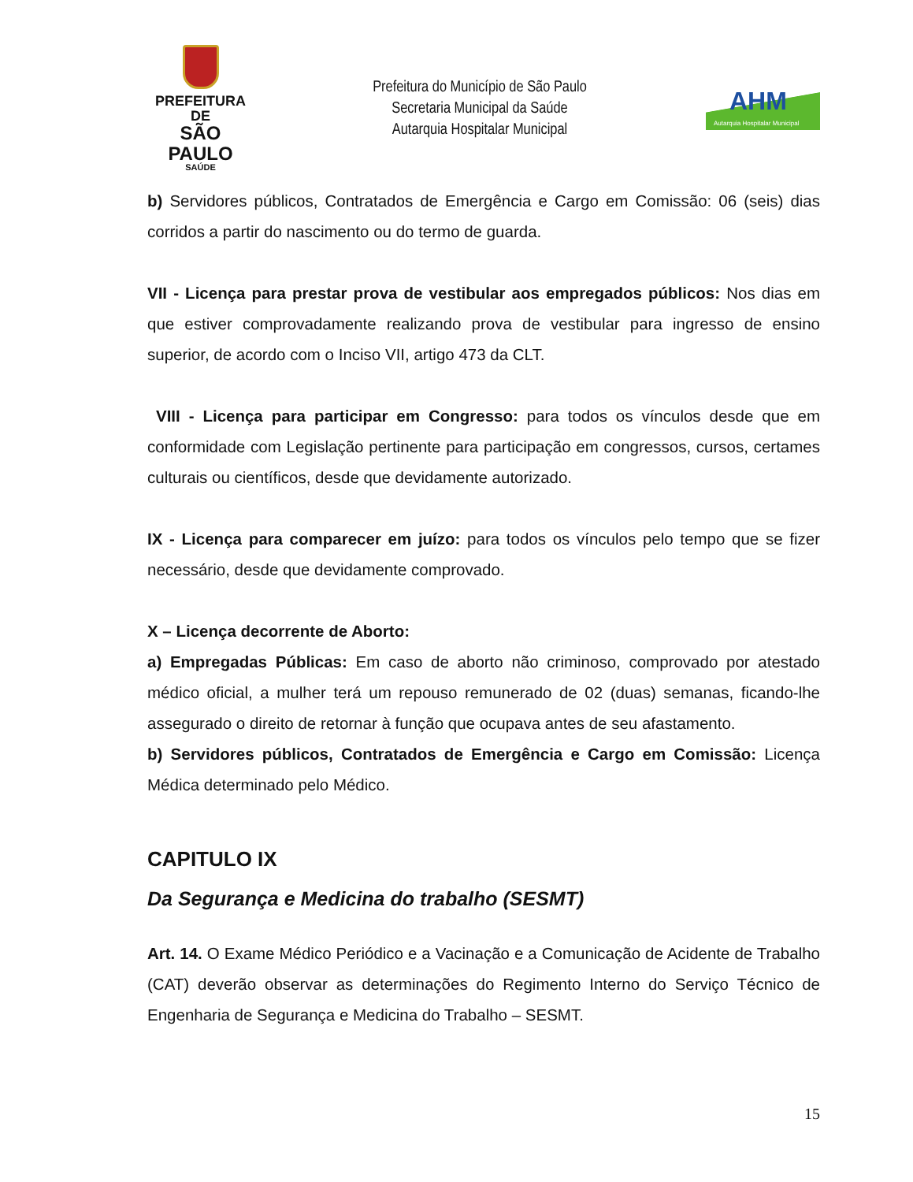PREFEITURA DE
SÃO PAULO
SAÚDE
Prefeitura do Município de São Paulo
Secretaria Municipal da Saúde
Autarquia Hospitalar Municipal
AHM
Autarquia Hospitalar Municipal
b) Servidores públicos, Contratados de Emergência e Cargo em Comissão: 06 (seis) dias corridos a partir do nascimento ou do termo de guarda.
VII - Licença para prestar prova de vestibular aos empregados públicos: Nos dias em que estiver comprovadamente realizando prova de vestibular para ingresso de ensino superior, de acordo com o Inciso VII, artigo 473 da CLT.
VIII - Licença para participar em Congresso: para todos os vínculos desde que em conformidade com Legislação pertinente para participação em congressos, cursos, certames culturais ou científicos, desde que devidamente autorizado.
IX - Licença para comparecer em juízo: para todos os vínculos pelo tempo que se fizer necessário, desde que devidamente comprovado.
X – Licença decorrente de Aborto:
a) Empregadas Públicas: Em caso de aborto não criminoso, comprovado por atestado médico oficial, a mulher terá um repouso remunerado de 02 (duas) semanas, ficando-lhe assegurado o direito de retornar à função que ocupava antes de seu afastamento.
b) Servidores públicos, Contratados de Emergência e Cargo em Comissão: Licença Médica determinado pelo Médico.
CAPITULO IX
Da Segurança e Medicina do trabalho (SESMT)
Art. 14. O Exame Médico Periódico e a Vacinação e a Comunicação de Acidente de Trabalho (CAT) deverão observar as determinações do Regimento Interno do Serviço Técnico de Engenharia de Segurança e Medicina do Trabalho – SESMT.
15